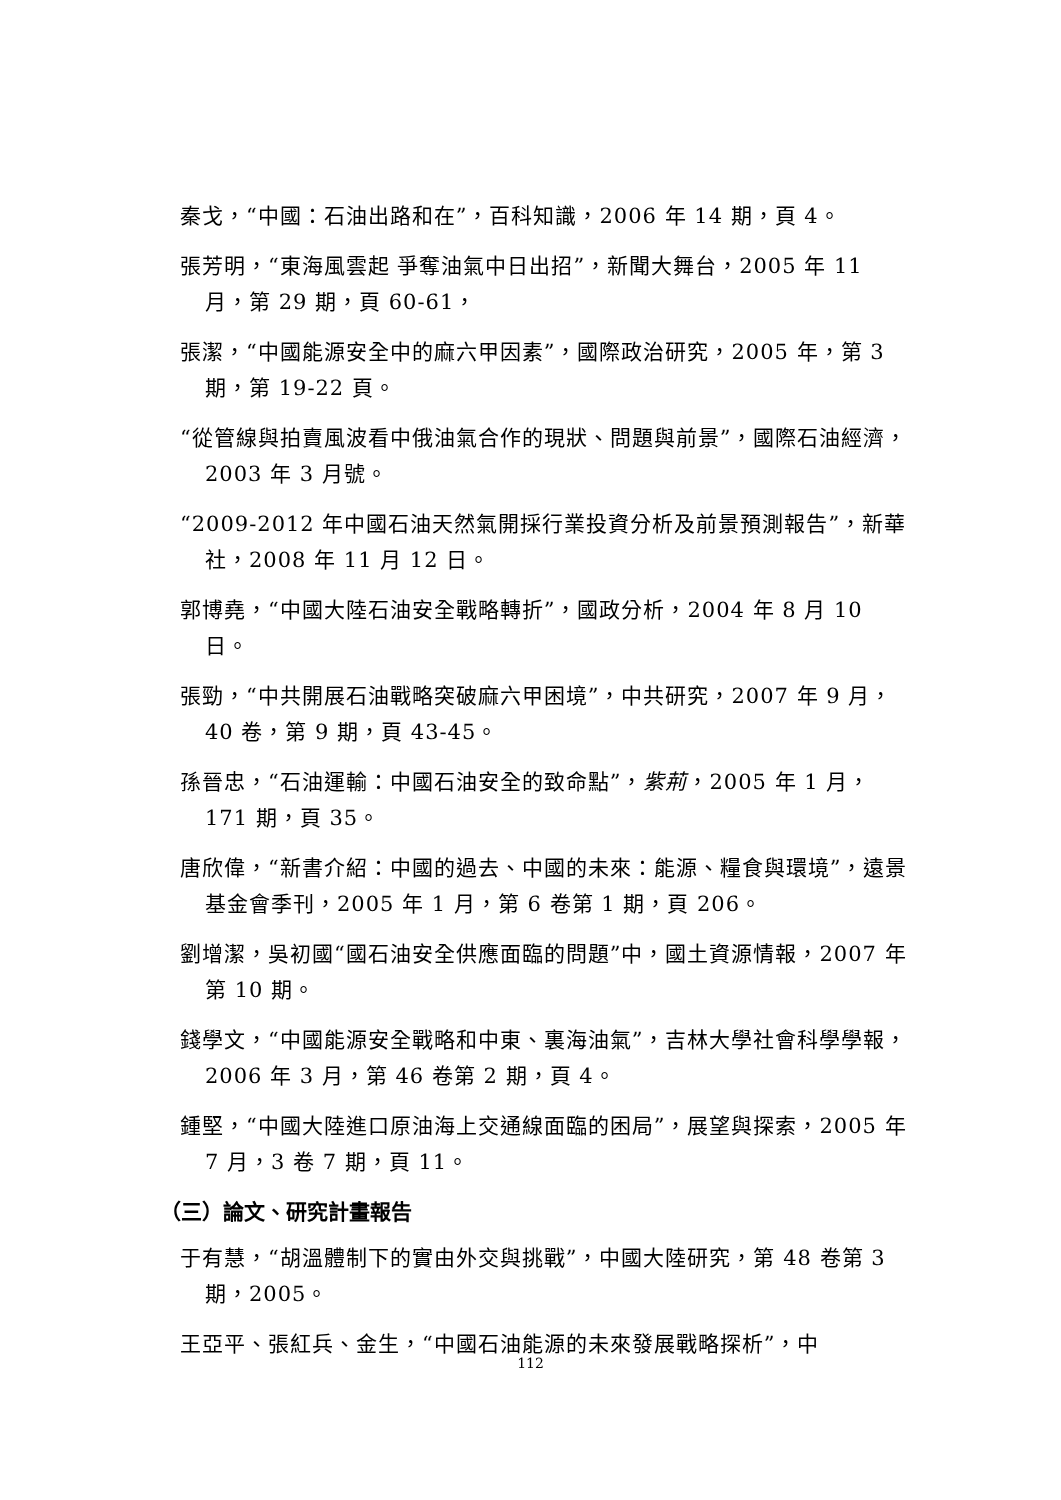秦戈，“中國：石油出路和在”，百科知識，2006 年 14 期，頁 4。
張芳明，“東海風雲起 爭奪油氣中日出招”，新聞大舞台，2005 年 11 月，第 29 期，頁 60-61，
張潔，“中國能源安全中的麻六甲因素”，國際政治研究，2005 年，第 3 期，第 19-22 頁。
“從管線與拍賣風波看中俄油氣合作的現狀、問題與前景”，國際石油經濟，2003 年 3 月號。
“2009-2012 年中國石油天然氣開採行業投資分析及前景預測報告”，新華社，2008 年 11 月 12 日。
郭博堯，“中國大陸石油安全戰略轉折”，國政分析，2004 年 8 月 10 日。
張勁，“中共開展石油戰略突破麻六甲困境”，中共研究，2007 年 9 月，40 卷，第 9 期，頁 43-45。
孫晉忠，“石油運輸：中國石油安全的致命點”，紫荊，2005 年 1 月，171 期，頁 35。
唐欣偉，“新書介紹：中國的過去、中國的未來：能源、糧食與環境”，遠景基金會季刊，2005 年 1 月，第 6 卷第 1 期，頁 206。
劉增潔，吳初國“國石油安全供應面臨的問題”中，國土資源情報，2007 年第 10 期。
錢學文，“中國能源安全戰略和中東、裏海油氣”，吉林大學社會科學學報，2006 年 3 月，第 46 卷第 2 期，頁 4。
鍾堅，“中國大陸進口原油海上交通線面臨的困局”，展望與探索，2005 年 7 月，3 卷 7 期，頁 11。
（三）論文、研究計畫報告
于有慧，“胡溫體制下的實由外交與挑戰”，中國大陸研究，第 48 卷第 3 期，2005。
王亞平、張紅兵、金生，“中國石油能源的未來發展戰略探析”，中
112